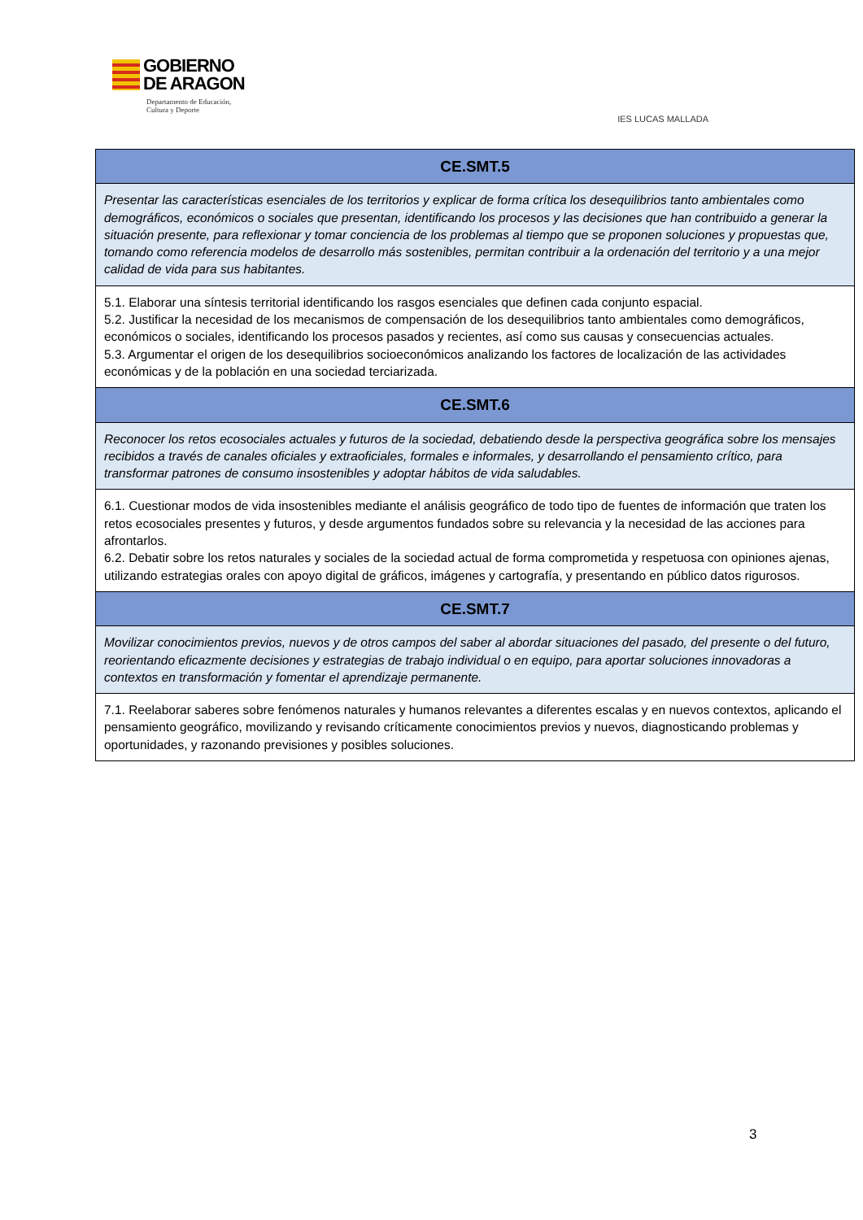GOBIERNO
DE ARAGON
Departamento de Educación,
Cultura y Deporte
IES LUCAS MALLADA
| CE.SMT.5 |
| Presentar las características esenciales de los territorios y explicar de forma crítica los desequilibrios tanto ambientales como demográficos, económicos o sociales que presentan, identificando los procesos y las decisiones que han contribuido a generar la situación presente, para reflexionar y tomar conciencia de los problemas al tiempo que se proponen soluciones y propuestas que, tomando como referencia modelos de desarrollo más sostenibles, permitan contribuir a la ordenación del territorio y a una mejor calidad de vida para sus habitantes. |
| 5.1. Elaborar una síntesis territorial identificando los rasgos esenciales que definen cada conjunto espacial. 5.2. Justificar la necesidad de los mecanismos de compensación de los desequilibrios tanto ambientales como demográficos, económicos o sociales, identificando los procesos pasados y recientes, así como sus causas y consecuencias actuales. 5.3. Argumentar el origen de los desequilibrios socioeconómicos analizando los factores de localización de las actividades económicas y de la población en una sociedad terciarizada. |
| CE.SMT.6 |
| Reconocer los retos ecosociales actuales y futuros de la sociedad, debatiendo desde la perspectiva geográfica sobre los mensajes recibidos a través de canales oficiales y extraoficiales, formales e informales, y desarrollando el pensamiento crítico, para transformar patrones de consumo insostenibles y adoptar hábitos de vida saludables. |
| 6.1. Cuestionar modos de vida insostenibles mediante el análisis geográfico de todo tipo de fuentes de información que traten los retos ecosociales presentes y futuros, y desde argumentos fundados sobre su relevancia y la necesidad de las acciones para afrontarlos. 6.2. Debatir sobre los retos naturales y sociales de la sociedad actual de forma comprometida y respetuosa con opiniones ajenas, utilizando estrategias orales con apoyo digital de gráficos, imágenes y cartografía, y presentando en público datos rigurosos. |
| CE.SMT.7 |
| Movilizar conocimientos previos, nuevos y de otros campos del saber al abordar situaciones del pasado, del presente o del futuro, reorientando eficazmente decisiones y estrategias de trabajo individual o en equipo, para aportar soluciones innovadoras a contextos en transformación y fomentar el aprendizaje permanente. |
| 7.1. Reelaborar saberes sobre fenómenos naturales y humanos relevantes a diferentes escalas y en nuevos contextos, aplicando el pensamiento geográfico, movilizando y revisando críticamente conocimientos previos y nuevos, diagnosticando problemas y oportunidades, y razonando previsiones y posibles soluciones. |
3